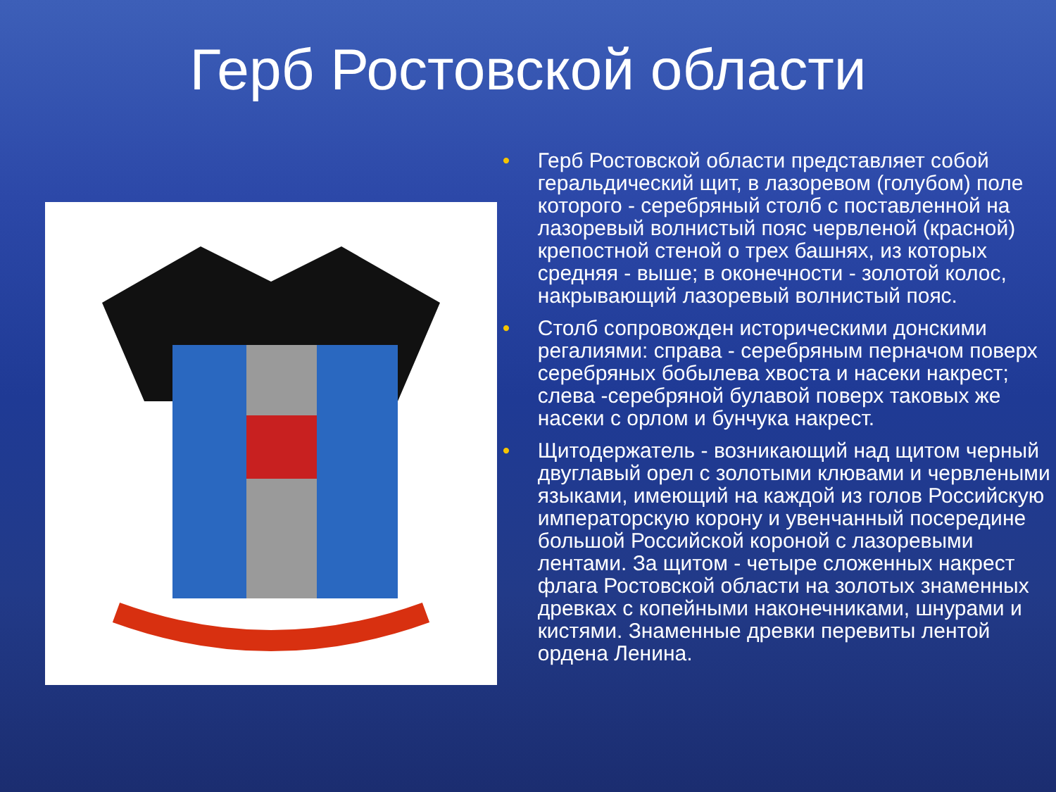Герб Ростовской области
• Герб Ростовской области представляет собой геральдический щит, в лазоревом (голубом) поле которого - серебряный столб с поставленной на лазоревый волнистый пояс червленой (красной) крепостной стеной о трех башнях, из которых средняя - выше; в оконечности - золотой колос, накрывающий лазоревый волнистый пояс.
• Столб сопровожден историческими донскими регалиями: справа - серебряным перначом поверх серебряных бобылева хвоста и насеки накрест; слева -серебряной булавой поверх таковых же насеки с орлом и бунчука накрест.
• Щитодержатель - возникающий над щитом черный двуглавый орел с золотыми клювами и червлеными языками, имеющий на каждой из голов Российскую императорскую корону и увенчанный посередине большой Российской короной с лазоревыми лентами. За щитом - четыре сложенных накрест флага Ростовской области на золотых знаменных древках с копейными наконечниками, шнурами и кистями. Знаменные древки перевиты лентой ордена Ленина.